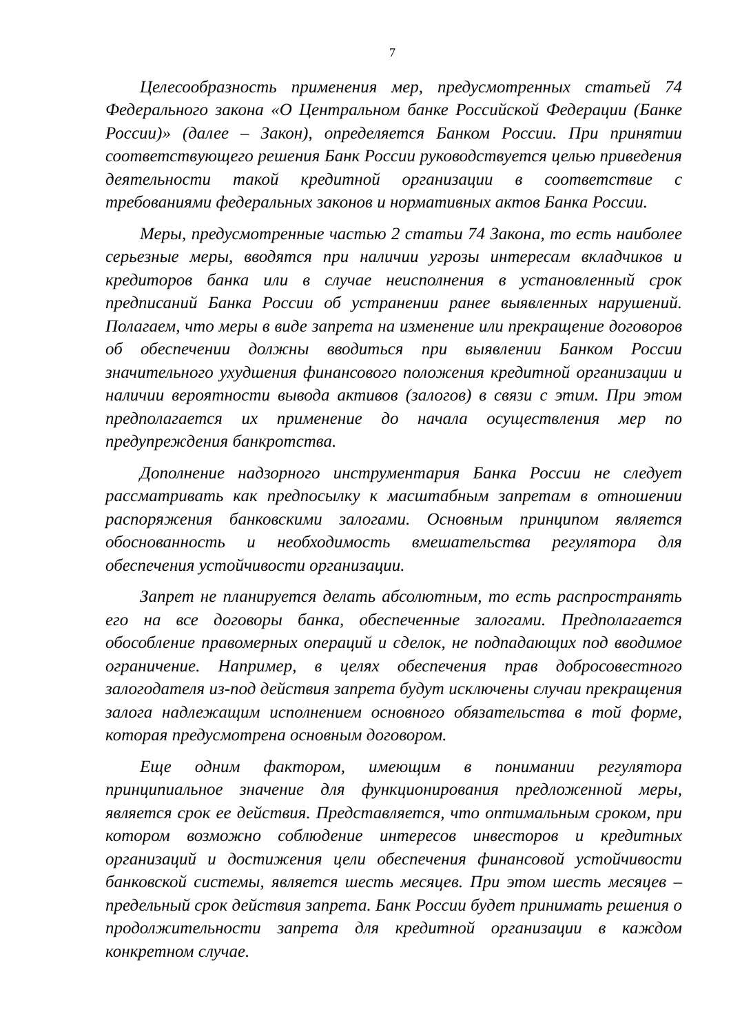7
Целесообразность применения мер, предусмотренных статьей 74 Федерального закона «О Центральном банке Российской Федерации (Банке России)» (далее – Закон), определяется Банком России. При принятии соответствующего решения Банк России руководствуется целью приведения деятельности такой кредитной организации в соответствие с требованиями федеральных законов и нормативных актов Банка России.
Меры, предусмотренные частью 2 статьи 74 Закона, то есть наиболее серьезные меры, вводятся при наличии угрозы интересам вкладчиков и кредиторов банка или в случае неисполнения в установленный срок предписаний Банка России об устранении ранее выявленных нарушений. Полагаем, что меры в виде запрета на изменение или прекращение договоров об обеспечении должны вводиться при выявлении Банком России значительного ухудшения финансового положения кредитной организации и наличии вероятности вывода активов (залогов) в связи с этим. При этом предполагается их применение до начала осуществления мер по предупреждения банкротства.
Дополнение надзорного инструментария Банка России не следует рассматривать как предпосылку к масштабным запретам в отношении распоряжения банковскими залогами. Основным принципом является обоснованность и необходимость вмешательства регулятора для обеспечения устойчивости организации.
Запрет не планируется делать абсолютным, то есть распространять его на все договоры банка, обеспеченные залогами. Предполагается обособление правомерных операций и сделок, не подпадающих под вводимое ограничение. Например, в целях обеспечения прав добросовестного залогодателя из-под действия запрета будут исключены случаи прекращения залога надлежащим исполнением основного обязательства в той форме, которая предусмотрена основным договором.
Еще одним фактором, имеющим в понимании регулятора принципиальное значение для функционирования предложенной меры, является срок ее действия. Представляется, что оптимальным сроком, при котором возможно соблюдение интересов инвесторов и кредитных организаций и достижения цели обеспечения финансовой устойчивости банковской системы, является шесть месяцев. При этом шесть месяцев – предельный срок действия запрета. Банк России будет принимать решения о продолжительности запрета для кредитной организации в каждом конкретном случае.